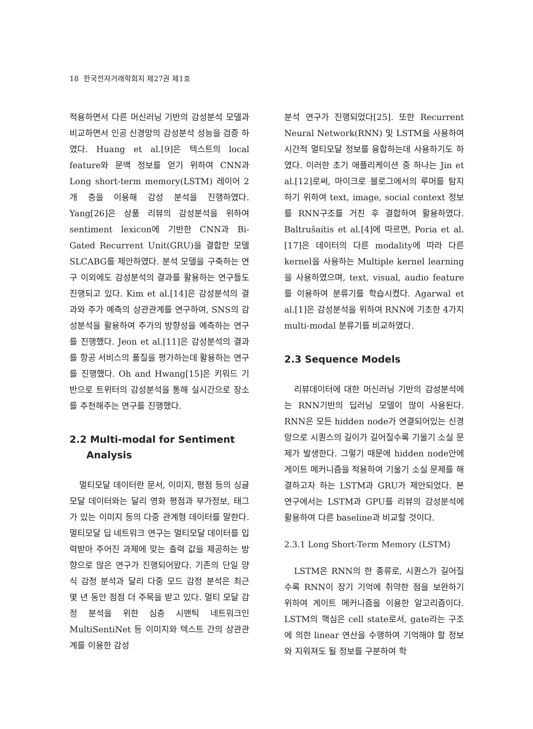18 한국전자거래학회지 제27권 제1호
적용하면서 다른 머신러닝 기반의 감성분석 모델과 비교하면서 인공 신경망의 감성분석 성능을 검증 하였다. Huang et al.[9]은 텍스트의 local feature와 문맥 정보를 얻기 위하여 CNN과 Long short-term memory(LSTM) 레이어 2개 층을 이용해 감성 분석을 진행하였다. Yang[26]은 상품 리뷰의 감성분석을 위하여 sentiment lexicon에 기반한 CNN과 Bi-Gated Recurrent Unit(GRU)을 결합한 모델 SLCABG를 제안하였다. 분석 모델을 구축하는 연구 이외에도 감성분석의 결과를 활용하는 연구들도 진행되고 있다. Kim et al.[14]은 감성분석의 결과와 주가 예측의 상관관계를 연구하여, SNS의 감성분석을 활용하여 주가의 방향성을 예측하는 연구를 진행했다. Jeon et al.[11]은 감성분석의 결과를 항공 서비스의 품질을 평가하는데 활용하는 연구를 진행했다. Oh and Hwang[15]은 키워드 기반으로 트위터의 감성분석을 통해 실시간으로 장소를 추천해주는 연구를 진행했다.
2.2 Multi-modal for Sentiment
Analysis
멀티모달 데이터란 문서, 이미지, 평점 등의 싱글모달 데이터와는 달리 영화 평점과 부가정보, 태그가 있는 이미지 등의 다중 관계형 데이터를 말한다. 멀티모달 딥 네트워크 연구는 멀티모달 데이터를 입력받아 주어진 과제에 맞는 출력 값을 제공하는 방향으로 많은 연구가 진행되어왔다. 기존의 단일 양식 감정 분석과 달리 다중 모드 감정 분석은 최근 몇 년 동안 점점 더 주목을 받고 있다. 멀티 모달 감정 분석을 위한 심층 시맨틱 네트워크인 MultiSentiNet 등 이미지와 텍스트 간의 상관관계를 이용한 감성
분석 연구가 진행되었다[25]. 또한 Recurrent Neural Network(RNN) 및 LSTM을 사용하여 시간적 멀티모달 정보를 융합하는데 사용하기도 하였다. 이러한 초기 애플리케이션 중 하나는 Jin et al.[12]로써, 마이크로 블로그에서의 루머를 탐지하기 위하여 text, image, social context 정보를 RNN구조를 거친 후 결합하여 활용하였다. Baltrušaitis et al.[4]에 따르면, Poria et al.[17]은 데이터의 다른 modality에 따라 다른 kernel을 사용하는 Multiple kernel learning을 사용하였으며, text, visual, audio feature를 이용하여 분류기를 학습시켰다. Agarwal et al.[1]은 감성분석을 위하여 RNN에 기초한 4가지 multi-modal 분류기를 비교하였다.
2.3 Sequence Models
리뷰데이터에 대한 머신러닝 기반의 감성분석에는 RNN기반의 딥러닝 모델이 많이 사용된다. RNN은 모든 hidden node가 연결되어있는 신경망으로 시퀀스의 길이가 길어질수록 기울기 소실 문제가 발생한다. 그렇기 때문에 hidden node안에 게이트 메커니즘을 적용하여 기울기 소실 문제를 해결하고자 하는 LSTM과 GRU가 제안되었다. 본 연구에서는 LSTM과 GPU를 리뷰의 감성분석에 활용하여 다른 baseline과 비교할 것이다.
2.3.1 Long Short-Term Memory (LSTM)
LSTM은 RNN의 한 종류로, 시퀀스가 길어질수록 RNN이 장기 기억에 취약한 점을 보완하기 위하여 게이트 메커니즘을 이용한 알고리즘이다. LSTM의 핵심은 cell state로서, gate라는 구조에 의한 linear 연산을 수행하여 기억해야 할 정보와 지워져도 될 정보를 구분하여 학